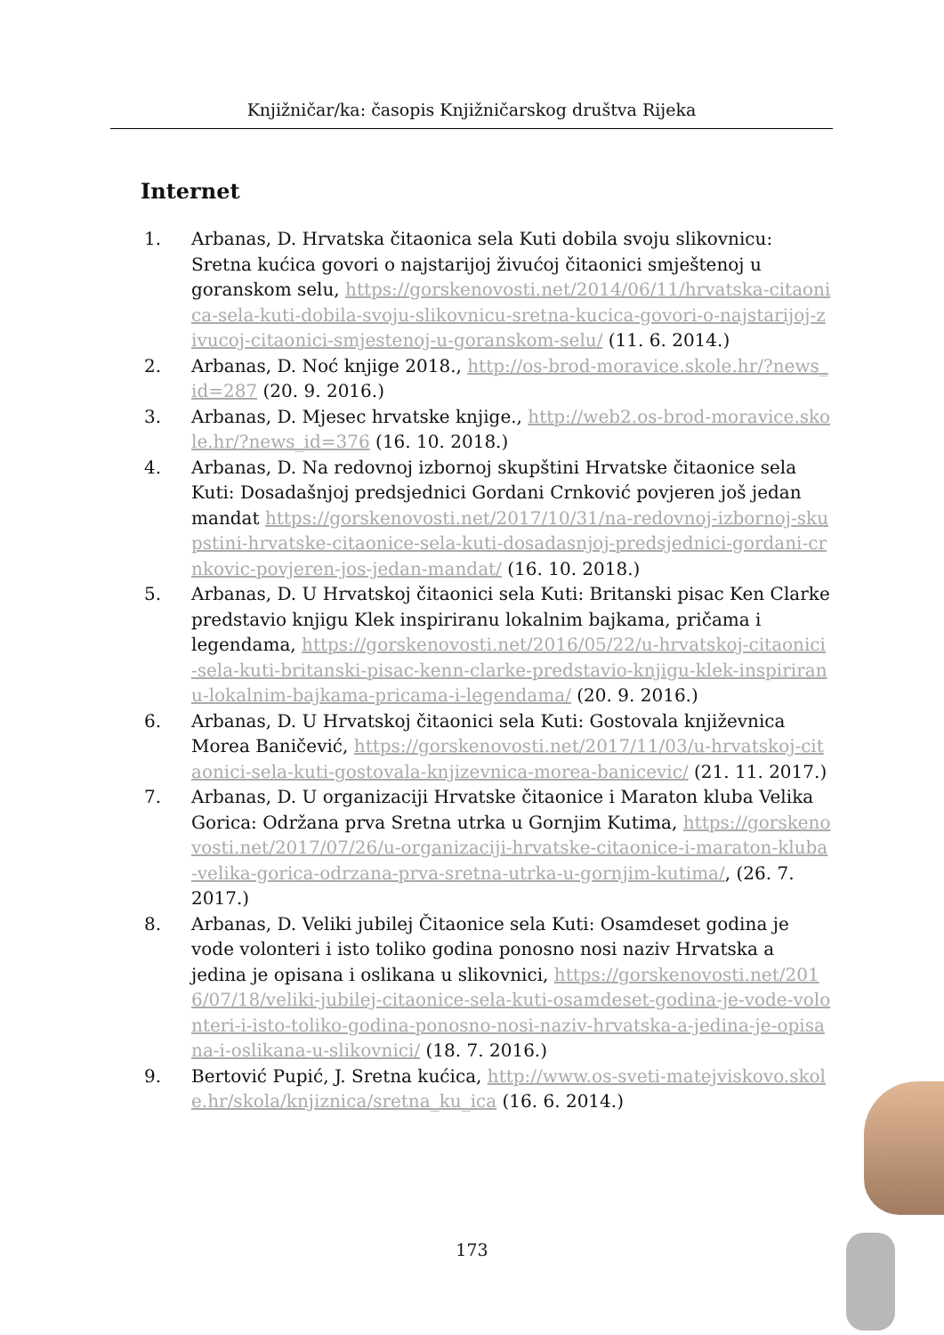Knjižničar/ka: časopis Knjižničarskog društva Rijeka
Internet
1. Arbanas, D. Hrvatska čitaonica sela Kuti dobila svoju slikovnicu: Sretna kućica govori o najstarijoj živućoj čitaonici smještenoj u goranskom selu, https://gorskenovosti.net/2014/06/11/hrvatska-citaonica-sela-kuti-dobila-svoju-slikovnicu-sretna-kucica-govori-o-najstarijoj-zivucoj-citaonici-smjestenoj-u-goranskom-selu/ (11. 6. 2014.)
2. Arbanas, D. Noć knjige 2018., http://os-brod-moravice.skole.hr/?news_id=287 (20. 9. 2016.)
3. Arbanas, D. Mjesec hrvatske knjige., http://web2.os-brod-moravice.skole.hr/?news_id=376 (16. 10. 2018.)
4. Arbanas, D. Na redovnoj izbornoj skupštini Hrvatske čitaonice sela Kuti: Dosadašnjoj predsjednici Gordani Crnković povjeren još jedan mandat https://gorskenovosti.net/2017/10/31/na-redovnoj-izbornoj-skupstini-hrvatske-citaonice-sela-kuti-dosadasnjoj-predsjednici-gordani-crnkovic-povjeren-jos-jedan-mandat/ (16. 10. 2018.)
5. Arbanas, D. U Hrvatskoj čitaonici sela Kuti: Britanski pisac Ken Clarke predstavio knjigu Klek inspiriranu lokalnim bajkama, pričama i legendama, https://gorskenovosti.net/2016/05/22/u-hrvatskoj-citaonici-sela-kuti-britanski-pisac-kenn-clarke-predstavio-knjigu-klek-inspiriranu-lokalnim-bajkama-pricama-i-legendama/ (20. 9. 2016.)
6. Arbanas, D. U Hrvatskoj čitaonici sela Kuti: Gostovala književnica Morea Baničević, https://gorskenovosti.net/2017/11/03/u-hrvatskoj-citaonici-sela-kuti-gostovala-knjizevnica-morea-banicevic/ (21. 11. 2017.)
7. Arbanas, D. U organizaciji Hrvatske čitaonice i Maraton kluba Velika Gorica: Održana prva Sretna utrka u Gornjim Kutima, https://gorskenovosti.net/2017/07/26/u-organizaciji-hrvatske-citaonice-i-maraton-kluba-velika-gorica-odrzana-prva-sretna-utrka-u-gornjim-kutima/, (26. 7. 2017.)
8. Arbanas, D. Veliki jubilej Čitaonice sela Kuti: Osamdeset godina je vode volonteri i isto toliko godina ponosno nosi naziv Hrvatska a jedina je opisana i oslikana u slikovnici, https://gorskenovosti.net/2016/07/18/veliki-jubilej-citaonice-sela-kuti-osamdeset-godina-je-vode-volonteri-i-isto-toliko-godina-ponosno-nosi-naziv-hrvatska-a-jedina-je-opisana-i-oslikana-u-slikovnici/ (18. 7. 2016.)
9. Bertović Pupić, J. Sretna kućica, http://www.os-sveti-matejviskovo.skole.hr/skola/knjiznica/sretna_ku_ica (16. 6. 2014.)
173